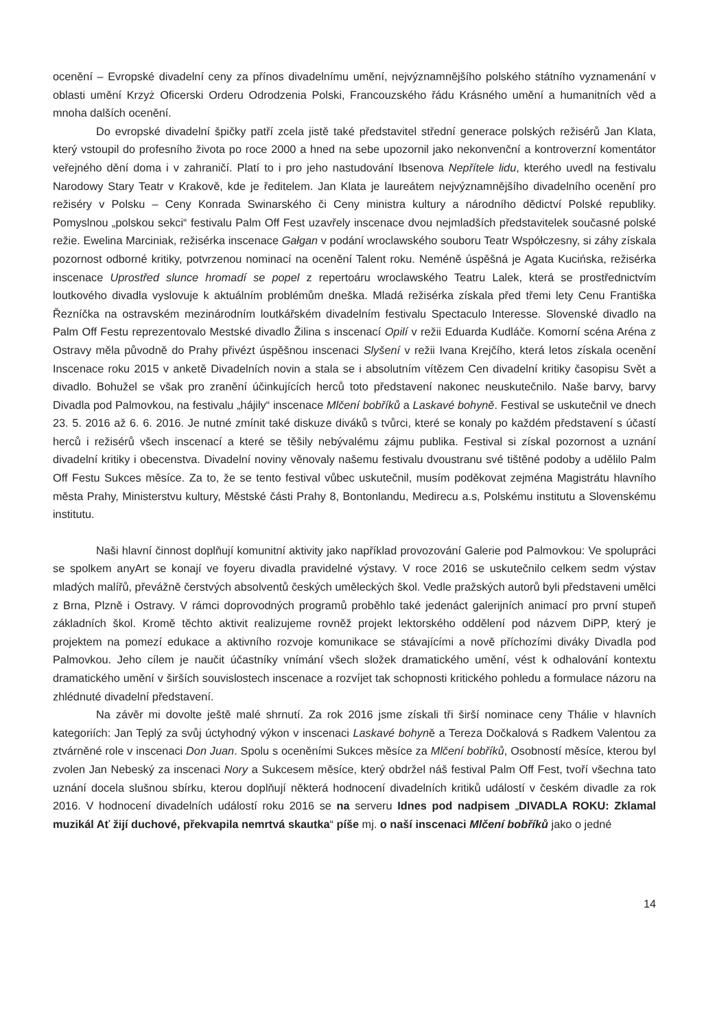ocenění – Evropské divadelní ceny za přínos divadelnímu umění, nejvýznamnějšího polského státního vyznamenání v oblasti umění Krzyż Oficerski Orderu Odrodzenia Polski, Francouzského řádu Krásného umění a humanitních věd a mnoha dalších ocenění.
Do evropské divadelní špičky patří zcela jistě také představitel střední generace polských režisérů Jan Klata, který vstoupil do profesního života po roce 2000 a hned na sebe upozornil jako nekonvenční a kontroverzní komentátor veřejného dění doma i v zahraničí. Platí to i pro jeho nastudování Ibsenova Nepřítele lidu, kterého uvedl na festivalu Narodowy Stary Teatr v Krakově, kde je ředitelem. Jan Klata je laureátem nejvýznamnějšího divadelního ocenění pro režiséry v Polsku – Ceny Konrada Swinarského či Ceny ministra kultury a národního dědictví Polské republiky. Pomyslnou „polskou sekci“ festivalu Palm Off Fest uzavřely inscenace dvou nejmladších představitelek současné polské režie. Ewelina Marciniak, režisérka inscenace Gałgan v podání wroclawského souboru Teatr Współczesny, si záhy získala pozornost odborné kritiky, potvrzenou nominací na ocenění Talent roku. Neméně úspěšná je Agata Kucińska, režisérka inscenace Uprostřed slunce hromadí se popel z repertoáru wroclawského Teatru Lalek, která se prostřednictvím loutkového divadla vyslovuje k aktuálním problémům dneška. Mladá režisérka získala před třemi lety Cenu Františka Řezníčka na ostravském mezinárodním loutkářském divadelním festivalu Spectaculo Interesse. Slovenské divadlo na Palm Off Festu reprezentovalo Mestské divadlo Žilina s inscenací Opilí v režii Eduarda Kudláče. Komorní scéna Aréna z Ostravy měla původně do Prahy přivézt úspěšnou inscenaci Slyšení v režii Ivana Krejčího, která letos získala ocenění Inscenace roku 2015 v anketě Divadelních novin a stala se i absolutním vítězem Cen divadelní kritiky časopisu Svět a divadlo. Bohužel se však pro zranění účinkujících herců toto představení nakonec neuskutečnilo. Naše barvy, barvy Divadla pod Palmovkou, na festivalu „hájily“ inscenace Mlčení bobříků a Laskavé bohyně. Festival se uskutečnil ve dnech 23. 5. 2016 až 6. 6. 2016. Je nutné zmínit také diskuze diváků s tvůrci, které se konaly po každém představení s účastí herců i režisérů všech inscenací a které se těšily nebývalému zájmu publika. Festival si získal pozornost a uznání divadelní kritiky i obecenstva. Divadelní noviny věnovaly našemu festivalu dvoustranu své tištěné podoby a udělilo Palm Off Festu Sukces měsíce. Za to, že se tento festival vůbec uskutečnil, musím poděkovat zejména Magistrátu hlavního města Prahy, Ministerstvu kultury, Městské části Prahy 8, Bontonlandu, Medirecu a.s, Polskému institutu a Slovenskému institutu.
Naši hlavní činnost doplňují komunitní aktivity jako například provozování Galerie pod Palmovkou: Ve spolupráci se spolkem anyArt se konají ve foyeru divadla pravidelné výstavy. V roce 2016 se uskutečnilo celkem sedm výstav mladých malířů, převážně čerstvých absolventů českých uměleckých škol. Vedle pražských autorů byli představeni umělci z Brna, Plzně i Ostravy. V rámci doprovodných programů proběhlo také jedenáct galerijních animací pro první stupeň základních škol. Kromě těchto aktivit realizujeme rovněž projekt lektorského oddělení pod názvem DiPP, který je projektem na pomezí edukace a aktivního rozvoje komunikace se stávajícími a nově příchozími diváky Divadla pod Palmovkou. Jeho cílem je naučit účastníky vnímání všech složek dramatického umění, vést k odhalování kontextu dramatického umění v širších souvislostech inscenace a rozvíjet tak schopnosti kritického pohledu a formulace názoru na zhlédnuté divadelní představení.
Na závěr mi dovolte ještě malé shrnutí. Za rok 2016 jsme získali tři širší nominace ceny Thálie v hlavních kategoriích: Jan Teplý za svůj úctyhodný výkon v inscenaci Laskavé bohyně a Tereza Dočkalová s Radkem Valentou za ztvárněné role v inscenaci Don Juan. Spolu s oceněními Sukces měsíce za Mlčení bobříků, Osobností měsíce, kterou byl zvolen Jan Nebeský za inscenaci Nory a Sukcesem měsíce, který obdržel náš festival Palm Off Fest, tvoří všechna tato uznání docela slušnou sbírku, kterou doplňují některá hodnocení divadelních kritiků událostí v českém divadle za rok 2016. V hodnocení divadelních událostí roku 2016 se na serveru Idnes pod nadpisem „DIVADLA ROKU: Zklamal muzikál Ať žijí duchové, překvapila nemrtvá skautka“ píše mj. o naší inscenaci Mlčení bobříků jako o jedné
14